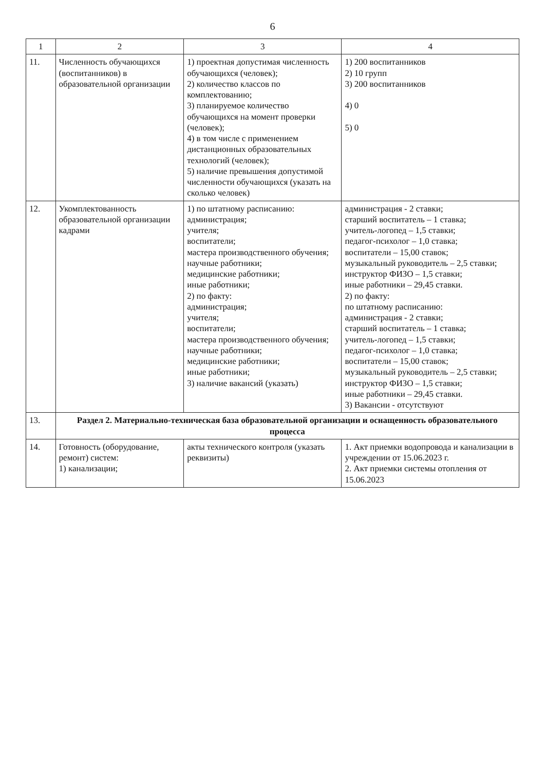6
| 1 | 2 | 3 | 4 |
| --- | --- | --- | --- |
| 11. | Численность обучающихся (воспитанников) в образовательной организации | 1) проектная допустимая численность обучающихся (человек); 2) количество классов по комплектованию; 3) планируемое количество обучающихся на момент проверки (человек); 4) в том числе с применением дистанционных образовательных технологий (человек); 5) наличие превышения допустимой численности обучающихся (указать на сколько человек) | 1) 200 воспитанников 2) 10 групп 3) 200 воспитанников 4) 0 5) 0 |
| 12. | Укомплектованность образовательной организации кадрами | 1) по штатному расписанию: администрация; учителя; воспитатели; мастера производственного обучения; научные работники; медицинские работники; иные работники; 2) по факту: администрация; учителя; воспитатели; мастера производственного обучения; научные работники; медицинские работники; иные работники; 3) наличие вакансий (указать) | администрация - 2 ставки; старший воспитатель – 1 ставка; учитель-логопед – 1,5 ставки; педагог-психолог – 1,0 ставка; воспитатели – 15,00 ставок; музыкальный руководитель – 2,5 ставки; инструктор ФИЗО – 1,5 ставки; иные работники – 29,45 ставки. 2) по факту: по штатному расписанию: администрация - 2 ставки; старший воспитатель – 1 ставка; учитель-логопед – 1,5 ставки; педагог-психолог – 1,0 ставка; воспитатели – 15,00 ставок; музыкальный руководитель – 2,5 ставки; инструктор ФИЗО – 1,5 ставки; иные работники – 29,45 ставки. 3) Вакансии - отсутствуют |
| 13. | Раздел 2. Материально-техническая база образовательной организации и оснащенность образовательного процесса | | |
| 14. | Готовность (оборудование, ремонт) систем: 1) канализации; | акты технического контроля (указать реквизиты) | 1. Акт приемки водопровода и канализации в учреждении от 15.06.2023 г. 2. Акт приемки системы отопления от 15.06.2023 |